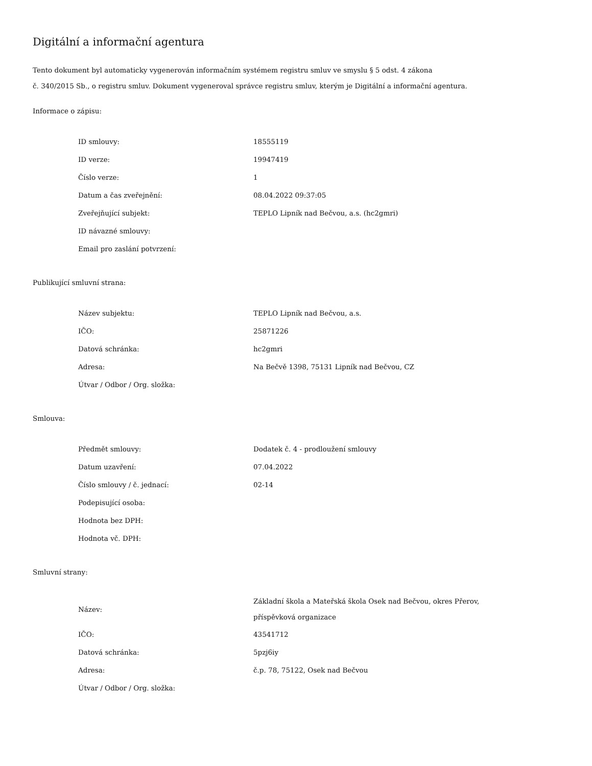Digitální a informační agentura
Tento dokument byl automaticky vygenerován informačním systémem registru smluv ve smyslu § 5 odst. 4 zákona
č. 340/2015 Sb., o registru smluv. Dokument vygeneroval správce registru smluv, kterým je Digitální a informační agentura.
Informace o zápisu:
| ID smlouvy: | 18555119 |
| ID verze: | 19947419 |
| Číslo verze: | 1 |
| Datum a čas zveřejnění: | 08.04.2022 09:37:05 |
| Zveřejňující subjekt: | TEPLO Lipník nad Bečvou, a.s. (hc2gmri) |
| ID návazné smlouvy: | |
| Email pro zaslání potvrzení: | |
Publikující smluvní strana:
| Název subjektu: | TEPLO Lipník nad Bečvou, a.s. |
| IČO: | 25871226 |
| Datová schránka: | hc2gmri |
| Adresa: | Na Bečvě 1398, 75131 Lipník nad Bečvou, CZ |
| Útvar / Odbor / Org. složka: | |
Smlouva:
| Předmět smlouvy: | Dodatek č. 4 - prodloužení smlouvy |
| Datum uzavření: | 07.04.2022 |
| Číslo smlouvy / č. jednací: | 02-14 |
| Podepisující osoba: | |
| Hodnota bez DPH: | |
| Hodnota vč. DPH: | |
Smluvní strany:
| Název: | Základní škola a Mateřská škola Osek nad Bečvou, okres Přerov, příspěvková organizace |
| IČO: | 43541712 |
| Datová schránka: | 5pzj6iy |
| Adresa: | č.p. 78, 75122, Osek nad Bečvou |
| Útvar / Odbor / Org. složka: | |